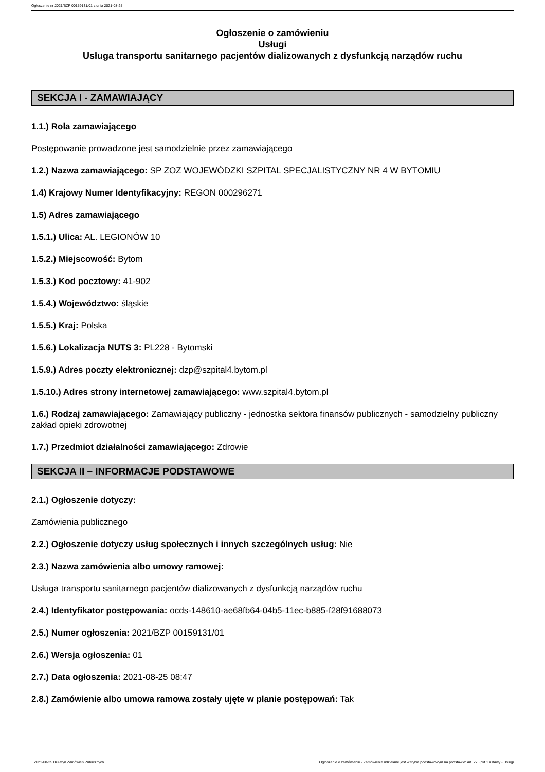Ogłoszenie nr 2021/BZP 00159131/01 z dnia 2021-08-25
Ogłoszenie o zamówieniu
Usługi
Usługa transportu sanitarnego pacjentów dializowanych z dysfunkcją narządów ruchu
SEKCJA I - ZAMAWIAJĄCY
1.1.) Rola zamawiającego
Postępowanie prowadzone jest samodzielnie przez zamawiającego
1.2.) Nazwa zamawiającego: SP ZOZ WOJEWÓDZKI SZPITAL SPECJALISTYCZNY NR 4 W BYTOMIU
1.4) Krajowy Numer Identyfikacyjny: REGON 000296271
1.5) Adres zamawiającego
1.5.1.) Ulica: AL. LEGIONÓW 10
1.5.2.) Miejscowość: Bytom
1.5.3.) Kod pocztowy: 41-902
1.5.4.) Województwo: śląskie
1.5.5.) Kraj: Polska
1.5.6.) Lokalizacja NUTS 3: PL228 - Bytomski
1.5.9.) Adres poczty elektronicznej: dzp@szpital4.bytom.pl
1.5.10.) Adres strony internetowej zamawiającego: www.szpital4.bytom.pl
1.6.) Rodzaj zamawiającego: Zamawiający publiczny - jednostka sektora finansów publicznych - samodzielny publiczny zakład opieki zdrowotnej
1.7.) Przedmiot działalności zamawiającego: Zdrowie
SEKCJA II – INFORMACJE PODSTAWOWE
2.1.) Ogłoszenie dotyczy:
Zamówienia publicznego
2.2.) Ogłoszenie dotyczy usług społecznych i innych szczególnych usług: Nie
2.3.) Nazwa zamówienia albo umowy ramowej:
Usługa transportu sanitarnego pacjentów dializowanych z dysfunkcją narządów ruchu
2.4.) Identyfikator postępowania: ocds-148610-ae68fb64-04b5-11ec-b885-f28f91688073
2.5.) Numer ogłoszenia: 2021/BZP 00159131/01
2.6.) Wersja ogłoszenia: 01
2.7.) Data ogłoszenia: 2021-08-25 08:47
2.8.) Zamówienie albo umowa ramowa zostały ujęte w planie postępowań: Tak
2021-08-25 Biuletyn Zamówień Publicznych Ogłoszenie o zamówieniu - Zamówienie udzielane jest w trybie podstawowym na podstawie: art. 275 pkt 1 ustawy - Usługi